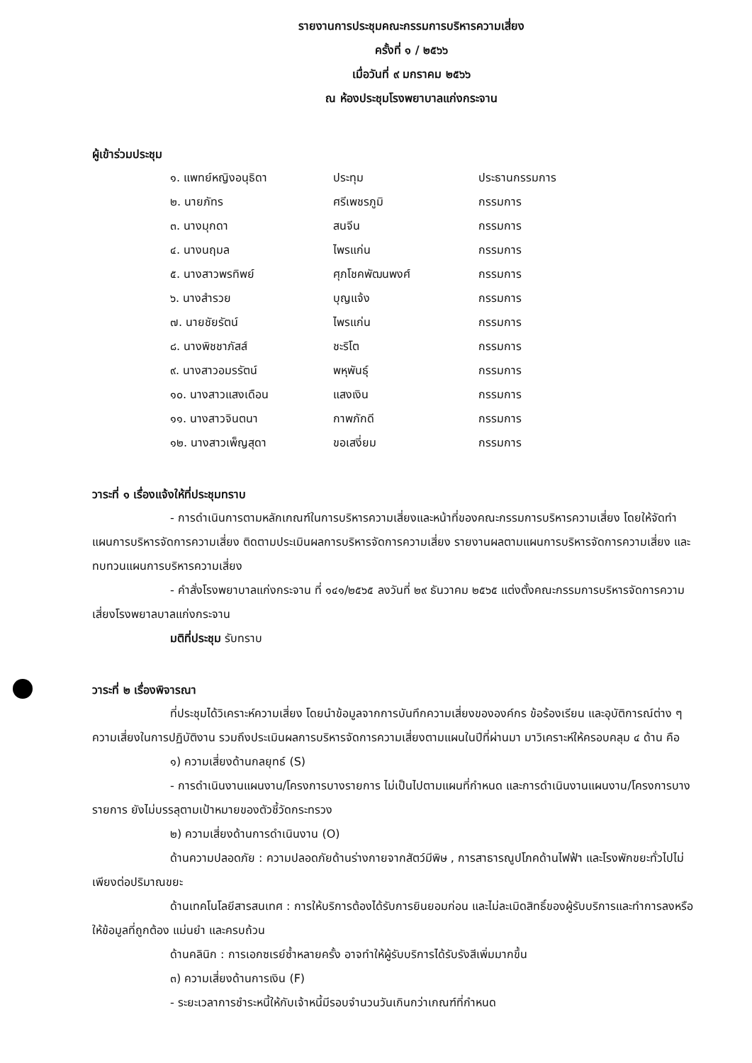รายงานการประชุมคณะกรรมการบริหารความเสี่ยง
ครั้งที่ ๑ / ๒๕๖๖
เมื่อวันที่ ๙ มกราคม ๒๕๖๖
ณ ห้องประชุมโรงพยาบาลแก่งกระจาน
ผู้เข้าร่วมประชุม
| ๑. แพทย์หญิงอนุธิดา | ประทุม | ประธานกรรมการ |
| ๒. นายภัทร | ศรีเพชรภูมิ | กรรมการ |
| ๓. นางมุกดา | สนจีน | กรรมการ |
| ๔. นางนฤมล | ไพรแก่น | กรรมการ |
| ๕. นางสาวพรทิพย์ | ศุภโชคพัฒนพงศ์ | กรรมการ |
| ๖. นางสำรวย | บุญแจ้ง | กรรมการ |
| ๗. นายชัยรัตน์ | ไพรแก่น | กรรมการ |
| ๘. นางพิชชาภัสส์ | ชะริโต | กรรมการ |
| ๙. นางสาวอมรรัตน์ | พหุพันธุ์ | กรรมการ |
| ๑๐. นางสาวแสงเดือน | แสงเงิน | กรรมการ |
| ๑๑. นางสาวจินตนา | กาพภักดี | กรรมการ |
| ๑๒. นางสาวเพ็ญสุดา | ขอเสงี่ยม | กรรมการ |
วาระที่ ๑ เรื่องแจ้งให้ที่ประชุมทราบ
- การดำเนินการตามหลักเกณฑ์ในการบริหารความเสี่ยงและหน้าที่ของคณะกรรมการบริหารความเสี่ยง โดยให้จัดทำแผนการบริหารจัดการความเสี่ยง ติดตามประเมินผลการบริหารจัดการความเสี่ยง รายงานผลตามแผนการบริหารจัดการความเสี่ยง และทบทวนแผนการบริหารความเสี่ยง
- คำสั่งโรงพยาบาลแก่งกระจาน ที่ ๑๔๑/๒๕๖๕ ลงวันที่ ๒๙ ธันวาคม ๒๕๖๕ แต่งตั้งคณะกรรมการบริหารจัดการความเสี่ยงโรงพยาลบาลแก่งกระจาน
มติที่ประชุม รับทราบ
วาระที่ ๒ เรื่องพิจารณา
ที่ประชุมได้วิเคราะห์ความเสี่ยง โดยนำข้อมูลจากการบันทึกความเสี่ยงขององค์กร ข้อร้องเรียน และอุบัติการณ์ต่าง ๆ ความเสี่ยงในการปฏิบัติงาน รวมถึงประเมินผลการบริหารจัดการความเสี่ยงตามแผนในปีที่ผ่านมา มาวิเคราะห์ให้ครอบคลุม ๔ ด้าน คือ
๑) ความเสี่ยงด้านกลยุทธ์ (S)
- การดำเนินงานแผนงาน/โครงการบางรายการ ไม่เป็นไปตามแผนที่กำหนด และการดำเนินงานแผนงาน/โครงการบางรายการ ยังไม่บรรลุตามเป้าหมายของตัวชี้วัดกระทรวง
๒) ความเสี่ยงด้านการดำเนินงาน (O)
ด้านความปลอดภัย : ความปลอดภัยด้านร่างกายจากสัตว์มีพิษ , การสาธารณูปโภคด้านไฟฟ้า และโรงพักขยะทั่วไปไม่เพียงต่อปริมาณขยะ
ด้านเทคโนโลยีสารสนเทศ : การให้บริการต้องได้รับการยินยอมก่อน และไม่ละเมิดสิทธิ์ของผู้รับบริการและทำการลงหรือให้ข้อมูลที่ถูกต้อง แม่นยำ และครบถ้วน
ด้านคลินิก : การเอกซเรย์ซ้ำหลายครั้ง อาจทำให้ผู้รับบริการได้รับรังสีเพิ่มมากขึ้น
๓) ความเสี่ยงด้านการเงิน (F)
- ระยะเวลาการชำระหนี้ให้กับเจ้าหนี้มีรอบจำนวนวันเกินกว่าเกณฑ์ที่กำหนด